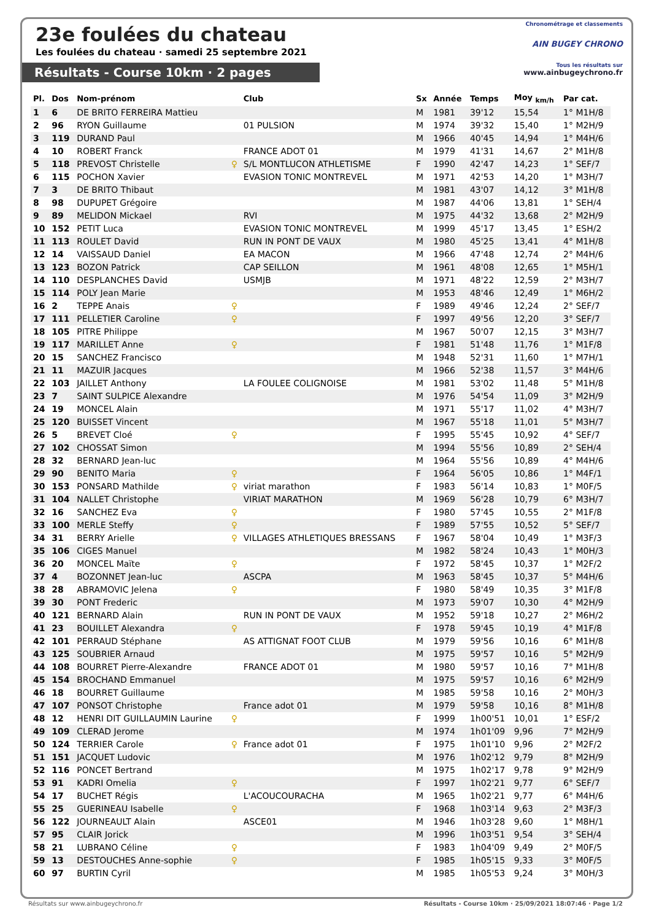23e foulées du chateau
Les foulées du chateau · samedi 25 septembre 2021
Résultats - Course 10km · 2 pages
Chronométrage et classements
AIN BUGEY CHRONO
Tous les résultats sur
www.ainbugeychrono.fr
| Pl. | Dos | Nom-prénom | | Club | Sx | Année | Temps | Moy <sub>km/h</sub> | Par cat. |
| --- | --- | --- | --- | --- | --- | --- | --- | --- | --- |
| 1 | 6 | DE BRITO FERREIRA Mattieu | | | M | 1981 | 39'12 | 15,54 | 1° M1H/8 |
| 2 | 96 | RYON Guillaume | | 01 PULSION | M | 1974 | 39'32 | 15,40 | 1° M2H/9 |
| 3 | 119 | DURAND Paul | | | M | 1966 | 40'45 | 14,94 | 1° M4H/6 |
| 4 | 10 | ROBERT Franck | | FRANCE ADOT 01 | M | 1979 | 41'31 | 14,67 | 2° M1H/8 |
| 5 | 118 | PREVOST Christelle | ♀ | S/L MONTLUCON ATHLETISME | F | 1990 | 42'47 | 14,23 | 1° SEF/7 |
| 6 | 115 | POCHON Xavier | | EVASION TONIC MONTREVEL | M | 1971 | 42'53 | 14,20 | 1° M3H/7 |
| 7 | 3 | DE BRITO Thibaut | | | M | 1981 | 43'07 | 14,12 | 3° M1H/8 |
| 8 | 98 | DUPUPET Grégoire | | | M | 1987 | 44'06 | 13,81 | 1° SEH/4 |
| 9 | 89 | MELIDON Mickael | | RVI | M | 1975 | 44'32 | 13,68 | 2° M2H/9 |
| 10 | 152 | PETIT Luca | | EVASION TONIC MONTREVEL | M | 1999 | 45'17 | 13,45 | 1° ESH/2 |
| 11 | 113 | ROULET David | | RUN IN PONT DE VAUX | M | 1980 | 45'25 | 13,41 | 4° M1H/8 |
| 12 | 14 | VAISSAUD Daniel | | EA MACON | M | 1966 | 47'48 | 12,74 | 2° M4H/6 |
| 13 | 123 | BOZON Patrick | | CAP SEILLON | M | 1961 | 48'08 | 12,65 | 1° M5H/1 |
| 14 | 110 | DESPLANCHES David | | USMJB | M | 1971 | 48'22 | 12,59 | 2° M3H/7 |
| 15 | 114 | POLY Jean Marie | | | M | 1953 | 48'46 | 12,49 | 1° M6H/2 |
| 16 | 2 | TEPPE Anais | ♀ | | F | 1989 | 49'46 | 12,24 | 2° SEF/7 |
| 17 | 111 | PELLETIER Caroline | ♀ | | F | 1997 | 49'56 | 12,20 | 3° SEF/7 |
| 18 | 105 | PITRE Philippe | | | M | 1967 | 50'07 | 12,15 | 3° M3H/7 |
| 19 | 117 | MARILLET Anne | ♀ | | F | 1981 | 51'48 | 11,76 | 1° M1F/8 |
| 20 | 15 | SANCHEZ Francisco | | | M | 1948 | 52'31 | 11,60 | 1° M7H/1 |
| 21 | 11 | MAZUIR Jacques | | | M | 1966 | 52'38 | 11,57 | 3° M4H/6 |
| 22 | 103 | JAILLET Anthony | | LA FOULEE COLIGNOISE | M | 1981 | 53'02 | 11,48 | 5° M1H/8 |
| 23 | 7 | SAINT SULPICE Alexandre | | | M | 1976 | 54'54 | 11,09 | 3° M2H/9 |
| 24 | 19 | MONCEL Alain | | | M | 1971 | 55'17 | 11,02 | 4° M3H/7 |
| 25 | 120 | BUISSET Vincent | | | M | 1967 | 55'18 | 11,01 | 5° M3H/7 |
| 26 | 5 | BREVET Cloé | ♀ | | F | 1995 | 55'45 | 10,92 | 4° SEF/7 |
| 27 | 102 | CHOSSAT Simon | | | M | 1994 | 55'56 | 10,89 | 2° SEH/4 |
| 28 | 32 | BERNARD Jean-luc | | | M | 1964 | 55'56 | 10,89 | 4° M4H/6 |
| 29 | 90 | BENITO Maria | ♀ | | F | 1964 | 56'05 | 10,86 | 1° M4F/1 |
| 30 | 153 | PONSARD Mathilde | ♀ | viriat marathon | F | 1983 | 56'14 | 10,83 | 1° M0F/5 |
| 31 | 104 | NALLET Christophe | | VIRIAT MARATHON | M | 1969 | 56'28 | 10,79 | 6° M3H/7 |
| 32 | 16 | SANCHEZ Eva | ♀ | | F | 1980 | 57'45 | 10,55 | 2° M1F/8 |
| 33 | 100 | MERLE Steffy | ♀ | | F | 1989 | 57'55 | 10,52 | 5° SEF/7 |
| 34 | 31 | BERRY Arielle | ♀ | VILLAGES ATHLETIQUES BRESSANS | F | 1967 | 58'04 | 10,49 | 1° M3F/3 |
| 35 | 106 | CIGES Manuel | | | M | 1982 | 58'24 | 10,43 | 1° M0H/3 |
| 36 | 20 | MONCEL Maïte | ♀ | | F | 1972 | 58'45 | 10,37 | 1° M2F/2 |
| 37 | 4 | BOZONNET Jean-luc | | ASCPA | M | 1963 | 58'45 | 10,37 | 5° M4H/6 |
| 38 | 28 | ABRAMOVIC Jelena | ♀ | | F | 1980 | 58'49 | 10,35 | 3° M1F/8 |
| 39 | 30 | PONT Frederic | | | M | 1973 | 59'07 | 10,30 | 4° M2H/9 |
| 40 | 121 | BERNARD Alain | | RUN IN PONT DE VAUX | M | 1952 | 59'18 | 10,27 | 2° M6H/2 |
| 41 | 23 | BOUILLET Alexandra | ♀ | | F | 1978 | 59'45 | 10,19 | 4° M1F/8 |
| 42 | 101 | PERRAUD Stéphane | | AS ATTIGNAT FOOT CLUB | M | 1979 | 59'56 | 10,16 | 6° M1H/8 |
| 43 | 125 | SOUBRIER Arnaud | | | M | 1975 | 59'57 | 10,16 | 5° M2H/9 |
| 44 | 108 | BOURRET Pierre-Alexandre | | FRANCE ADOT 01 | M | 1980 | 59'57 | 10,16 | 7° M1H/8 |
| 45 | 154 | BROCHAND Emmanuel | | | M | 1975 | 59'57 | 10,16 | 6° M2H/9 |
| 46 | 18 | BOURRET Guillaume | | | M | 1985 | 59'58 | 10,16 | 2° M0H/3 |
| 47 | 107 | PONSOT Christophe | | France adot 01 | M | 1979 | 59'58 | 10,16 | 8° M1H/8 |
| 48 | 12 | HENRI DIT GUILLAUMIN Laurine | ♀ | | F | 1999 | 1h00'51 | 10,01 | 1° ESF/2 |
| 49 | 109 | CLERAD Jerome | | | M | 1974 | 1h01'09 | 9,96 | 7° M2H/9 |
| 50 | 124 | TERRIER Carole | ♀ | France adot 01 | F | 1975 | 1h01'10 | 9,96 | 2° M2F/2 |
| 51 | 151 | JACQUET Ludovic | | | M | 1976 | 1h02'12 | 9,79 | 8° M2H/9 |
| 52 | 116 | PONCET Bertrand | | | M | 1975 | 1h02'17 | 9,78 | 9° M2H/9 |
| 53 | 91 | KADRI Omelia | ♀ | | F | 1997 | 1h02'21 | 9,77 | 6° SEF/7 |
| 54 | 17 | BUCHET Régis | | L'ACOUCOURACHA | M | 1965 | 1h02'21 | 9,77 | 6° M4H/6 |
| 55 | 25 | GUERINEAU Isabelle | ♀ | | F | 1968 | 1h03'14 | 9,63 | 2° M3F/3 |
| 56 | 122 | JOURNEAULT Alain | | ASCE01 | M | 1946 | 1h03'28 | 9,60 | 1° M8H/1 |
| 57 | 95 | CLAIR Jorick | | | M | 1996 | 1h03'51 | 9,54 | 3° SEH/4 |
| 58 | 21 | LUBRANO Céline | ♀ | | F | 1983 | 1h04'09 | 9,49 | 2° M0F/5 |
| 59 | 13 | DESTOUCHES Anne-sophie | ♀ | | F | 1985 | 1h05'15 | 9,33 | 3° M0F/5 |
| 60 | 97 | BURTIN Cyril | | | M | 1985 | 1h05'53 | 9,24 | 3° M0H/3 |
Résultats sur www.ainbugeychrono.fr Résultats - Course 10km · 25/09/2021 18:07:46 · Page 1/2